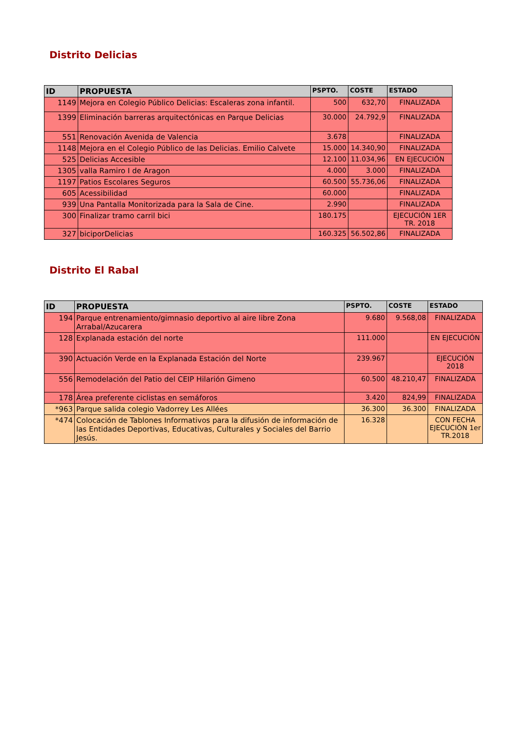Distrito Delicias
| ID | PROPUESTA | PSPTO. | COSTE | ESTADO |
| --- | --- | --- | --- | --- |
| 1149 | Mejora en Colegio Público Delicias: Escaleras zona infantil. | 500 | 632,70 | FINALIZADA |
| 1399 | Eliminación barreras arquitectónicas en Parque Delicias | 30.000 | 24.792,9 | FINALIZADA |
| 551 | Renovación Avenida de Valencia | 3.678 | | FINALIZADA |
| 1148 | Mejora en el Colegio Público de las Delicias. Emilio Calvete | 15.000 | 14.340,90 | FINALIZADA |
| 525 | Delicias Accesible | 12.100 | 11.034,96 | EN EJECUCIÓN |
| 1305 | valla Ramiro I de Aragon | 4.000 | 3.000 | FINALIZADA |
| 1197 | Patios Escolares Seguros | 60.500 | 55.736,06 | FINALIZADA |
| 605 | Acessibilidad | 60.000 | | FINALIZADA |
| 939 | Una Pantalla Monitorizada para la Sala de Cine. | 2.990 | | FINALIZADA |
| 300 | Finalizar tramo carril bici | 180.175 | | EJECUCIÓN 1ER TR. 2018 |
| 327 | biciporDelicias | 160.325 | 56.502,86 | FINALIZADA |
Distrito El Rabal
| ID | PROPUESTA | PSPTO. | COSTE | ESTADO |
| --- | --- | --- | --- | --- |
| 194 | Parque entrenamiento/gimnasio deportivo al aire libre Zona Arrabal/Azucarera | 9.680 | 9.568,08 | FINALIZADA |
| 128 | Explanada estación del norte | 111.000 | | EN EJECUCIÓN |
| 390 | Actuación Verde en la Explanada Estación del Norte | 239.967 | | EJECUCIÓN 2018 |
| 556 | Remodelación del Patio del CEIP Hilarión Gimeno | 60.500 | 48.210,47 | FINALIZADA |
| 178 | Área preferente ciclistas en semáforos | 3.420 | 824,99 | FINALIZADA |
| *963 | Parque salida colegio Vadorrey Les Allées | 36.300 | 36.300 | FINALIZADA |
| *474 | Colocación de Tablones Informativos para la difusión de información de las Entidades Deportivas, Educativas, Culturales y Sociales del Barrio Jesús. | 16.328 | | CON FECHA EJECUCIÓN 1er TR.2018 |